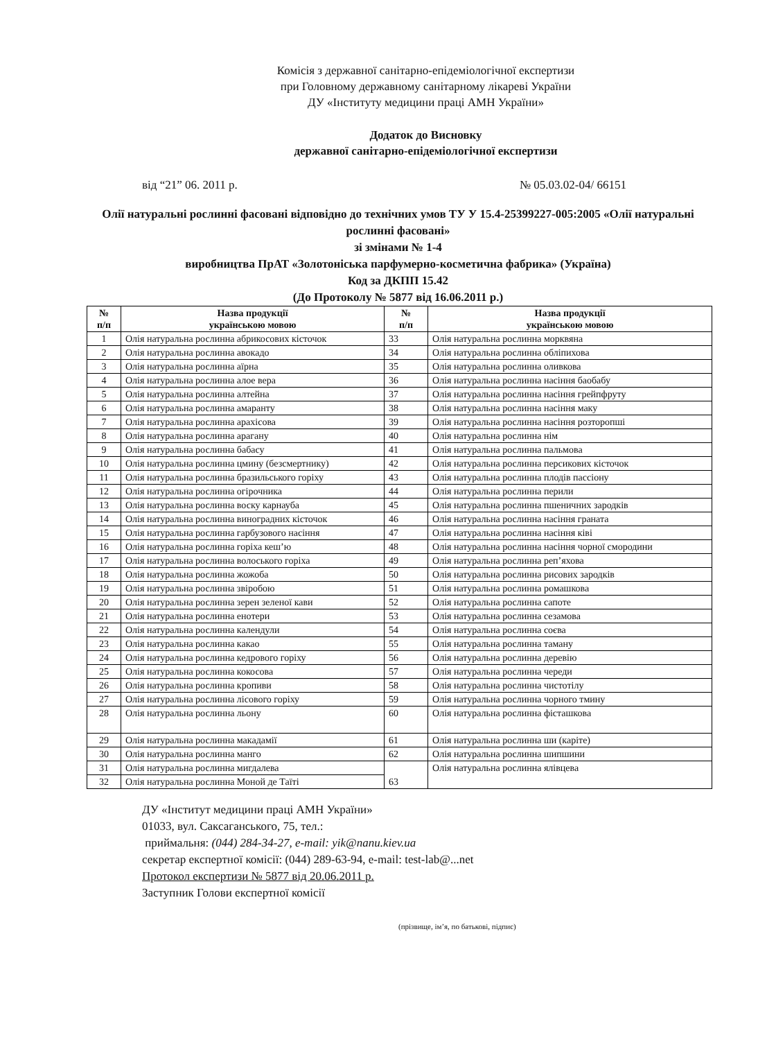Комісія з державної санітарно-епідеміологічної експертизи
при Головному державному санітарному лікареві України
ДУ «Інституту медицини праці АМН України»
Додаток до Висновку
державної санітарно-епідеміологічної експертизи
від “21” 06. 2011 р. № 05.03.02-04/ 66151
Олії натуральні рослинні фасовані відповідно до технічних умов ТУ У 15.4-25399227-005:2005 «Олії натуральні рослинні фасовані»
зі змінами № 1-4
виробництва ПрАТ «Золотоніська парфумерно-косметична фабрика» (Україна)
Код за ДКПП 15.42
(До Протоколу № 5877 від 16.06.2011 р.)
| № п/п | Назва продукції українською мовою | № п/п | Назва продукції українською мовою |
| --- | --- | --- | --- |
| 1 | Олія натуральна рослинна абрикосових кісточок | 33 | Олія натуральна рослинна морквяна |
| 2 | Олія натуральна рослинна авокадо | 34 | Олія натуральна рослинна обліпихова |
| 3 | Олія натуральна рослинна аїрна | 35 | Олія натуральна рослинна оливкова |
| 4 | Олія натуральна рослинна алое вера | 36 | Олія натуральна рослинна насіння баобабу |
| 5 | Олія натуральна рослинна алтейна | 37 | Олія натуральна рослинна насіння грейпфруту |
| 6 | Олія натуральна рослинна амаранту | 38 | Олія натуральна рослинна насіння маку |
| 7 | Олія натуральна рослинна арахісова | 39 | Олія натуральна рослинна насіння розторопші |
| 8 | Олія натуральна рослинна арагану | 40 | Олія натуральна рослинна нім |
| 9 | Олія натуральна рослинна бабасу | 41 | Олія натуральна рослинна пальмова |
| 10 | Олія натуральна рослинна цмину (безсмертнику) | 42 | Олія натуральна рослинна персикових кісточок |
| 11 | Олія натуральна рослинна бразильського горіху | 43 | Олія натуральна рослинна плодів пассіону |
| 12 | Олія натуральна рослинна огірочника | 44 | Олія натуральна рослинна перили |
| 13 | Олія натуральна рослинна воску карнауба | 45 | Олія натуральна рослинна пшеничних зародків |
| 14 | Олія натуральна рослинна виноградних кісточок | 46 | Олія натуральна рослинна насіння граната |
| 15 | Олія натуральна рослинна гарбузового насіння | 47 | Олія натуральна рослинна насіння ківі |
| 16 | Олія натуральна рослинна горіха кеш’ю | 48 | Олія натуральна рослинна насіння чорної смородини |
| 17 | Олія натуральна рослинна волоського горіха | 49 | Олія натуральна рослинна реп’яхова |
| 18 | Олія натуральна рослинна жожоба | 50 | Олія натуральна рослинна рисових зародків |
| 19 | Олія натуральна рослинна звіробою | 51 | Олія натуральна рослинна ромашкова |
| 20 | Олія натуральна рослинна зерен зеленої кави | 52 | Олія натуральна рослинна сапоте |
| 21 | Олія натуральна рослинна енотери | 53 | Олія натуральна рослинна сезамова |
| 22 | Олія натуральна рослинна календули | 54 | Олія натуральна рослинна соєва |
| 23 | Олія натуральна рослинна какао | 55 | Олія натуральна рослинна таману |
| 24 | Олія натуральна рослинна кедрового горіху | 56 | Олія натуральна рослинна деревію |
| 25 | Олія натуральна рослинна кокосова | 57 | Олія натуральна рослинна череди |
| 26 | Олія натуральна рослинна кропиви | 58 | Олія натуральна рослинна чистотілу |
| 27 | Олія натуральна рослинна лісового горіху | 59 | Олія натуральна рослинна чорного тмину |
| 28 | Олія натуральна рослинна льону | 60 | Олія натуральна рослинна фісташкова |
| 29 | Олія натуральна рослинна макадамії | 61 | Олія натуральна рослинна ши (каріте) |
| 30 | Олія натуральна рослинна манго | 62 | Олія натуральна рослинна шипшини |
| 31 | Олія натуральна рослинна мигдалева | 63 | Олія натуральна рослинна ялівцева |
| 32 | Олія натуральна рослинна Моной де Таїті | | |
ДУ «Інститут медицини праці АМН України»
01033, вул. Саксаганського, 75, тел.:
приймальня: (044) 284-34-27, e-mail: yik@nanu.kiev.ua
секретар експертної комісії: (044) 289-63-94, e-mail: test-lab@...net
Протокол експертизи № 5877 від 20.06.2011 р.
Заступник Голови експертної комісії
(прізвище, ім’я, по батькові, підпис)